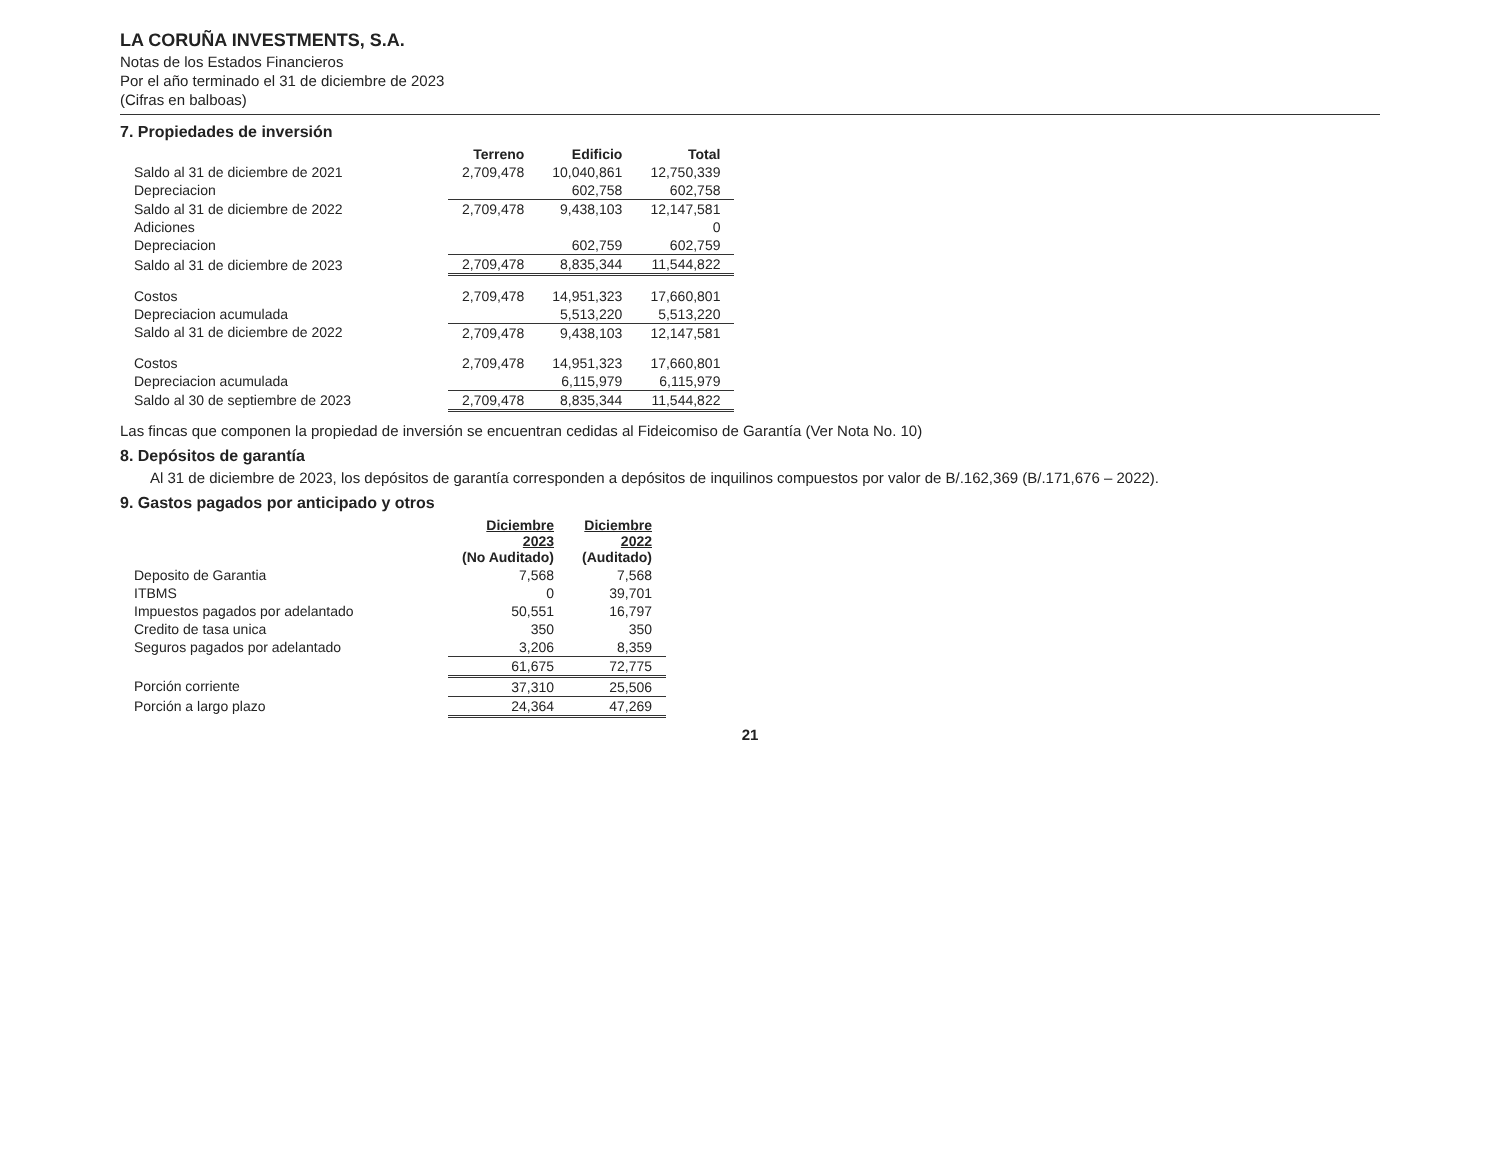LA CORUÑA INVESTMENTS, S.A.
Notas de los Estados Financieros
Por el año terminado el 31 de diciembre de 2023
(Cifras en balboas)
7. Propiedades de inversión
| | Terreno | Edificio | Total |
| --- | --- | --- | --- |
| Saldo al 31 de diciembre de 2021 | 2,709,478 | 10,040,861 | 12,750,339 |
| Depreciacion | | 602,758 | 602,758 |
| Saldo al 31 de diciembre de 2022 | 2,709,478 | 9,438,103 | 12,147,581 |
| Adiciones | | | 0 |
| Depreciacion | | 602,759 | 602,759 |
| Saldo al 31 de diciembre de 2023 | 2,709,478 | 8,835,344 | 11,544,822 |
| Costos | 2,709,478 | 14,951,323 | 17,660,801 |
| Depreciacion acumulada | | 5,513,220 | 5,513,220 |
| Saldo al 31 de diciembre de 2022 | 2,709,478 | 9,438,103 | 12,147,581 |
| Costos | 2,709,478 | 14,951,323 | 17,660,801 |
| Depreciacion acumulada | | 6,115,979 | 6,115,979 |
| Saldo al 30 de septiembre de 2023 | 2,709,478 | 8,835,344 | 11,544,822 |
Las fincas que componen la propiedad de inversión se encuentran cedidas al Fideicomiso de Garantía (Ver Nota No. 10)
8. Depósitos de garantía
Al 31 de diciembre de 2023, los depósitos de garantía corresponden a depósitos de inquilinos compuestos por valor de B/.162,369 (B/.171,676 – 2022).
9. Gastos pagados por anticipado y otros
| | Diciembre 2023 (No Auditado) | Diciembre 2022 (Auditado) |
| --- | --- | --- |
| Deposito de Garantia | 7,568 | 7,568 |
| ITBMS | 0 | 39,701 |
| Impuestos pagados por adelantado | 50,551 | 16,797 |
| Credito de tasa unica | 350 | 350 |
| Seguros pagados por adelantado | 3,206 | 8,359 |
| | 61,675 | 72,775 |
| Porción corriente | 37,310 | 25,506 |
| Porción a largo plazo | 24,364 | 47,269 |
21